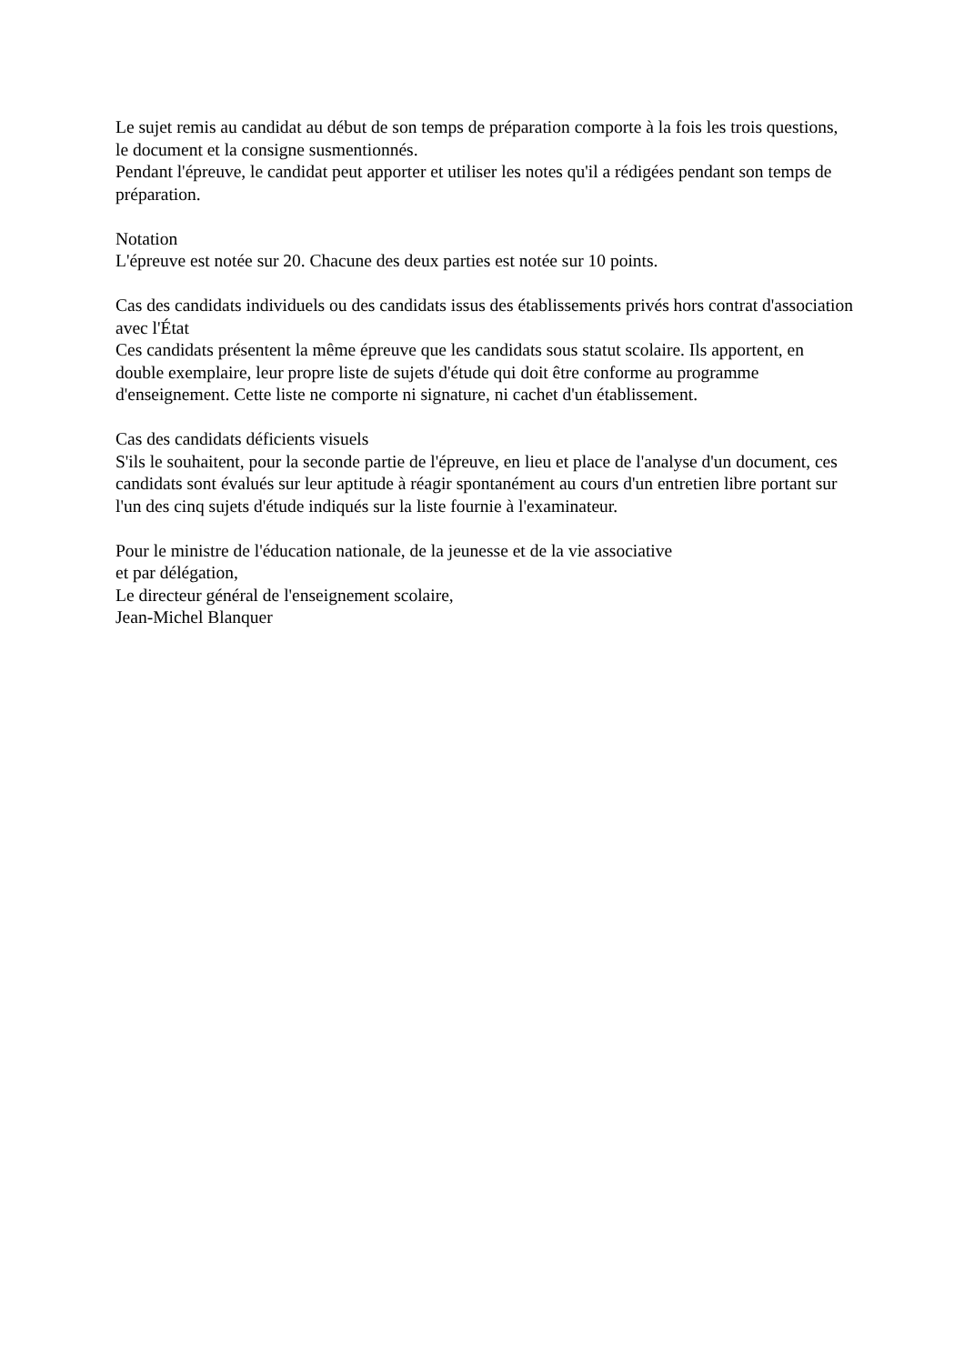Le sujet remis au candidat au début de son temps de préparation comporte à la fois les trois questions, le document et la consigne susmentionnés.
Pendant l'épreuve, le candidat peut apporter et utiliser les notes qu'il a rédigées pendant son temps de préparation.
Notation
L'épreuve est notée sur 20. Chacune des deux parties est notée sur 10 points.
Cas des candidats individuels ou des candidats issus des établissements privés hors contrat d'association avec l'État
Ces candidats présentent la même épreuve que les candidats sous statut scolaire. Ils apportent, en double exemplaire, leur propre liste de sujets d'étude qui doit être conforme au programme d'enseignement. Cette liste ne comporte ni signature, ni cachet d'un établissement.
Cas des candidats déficients visuels
S'ils le souhaitent, pour la seconde partie de l'épreuve, en lieu et place de l'analyse d'un document, ces candidats sont évalués sur leur aptitude à réagir spontanément au cours d'un entretien libre portant sur l'un des cinq sujets d'étude indiqués sur la liste fournie à l'examinateur.
Pour le ministre de l'éducation nationale, de la jeunesse et de la vie associative
et par délégation,
Le directeur général de l'enseignement scolaire,
Jean-Michel Blanquer